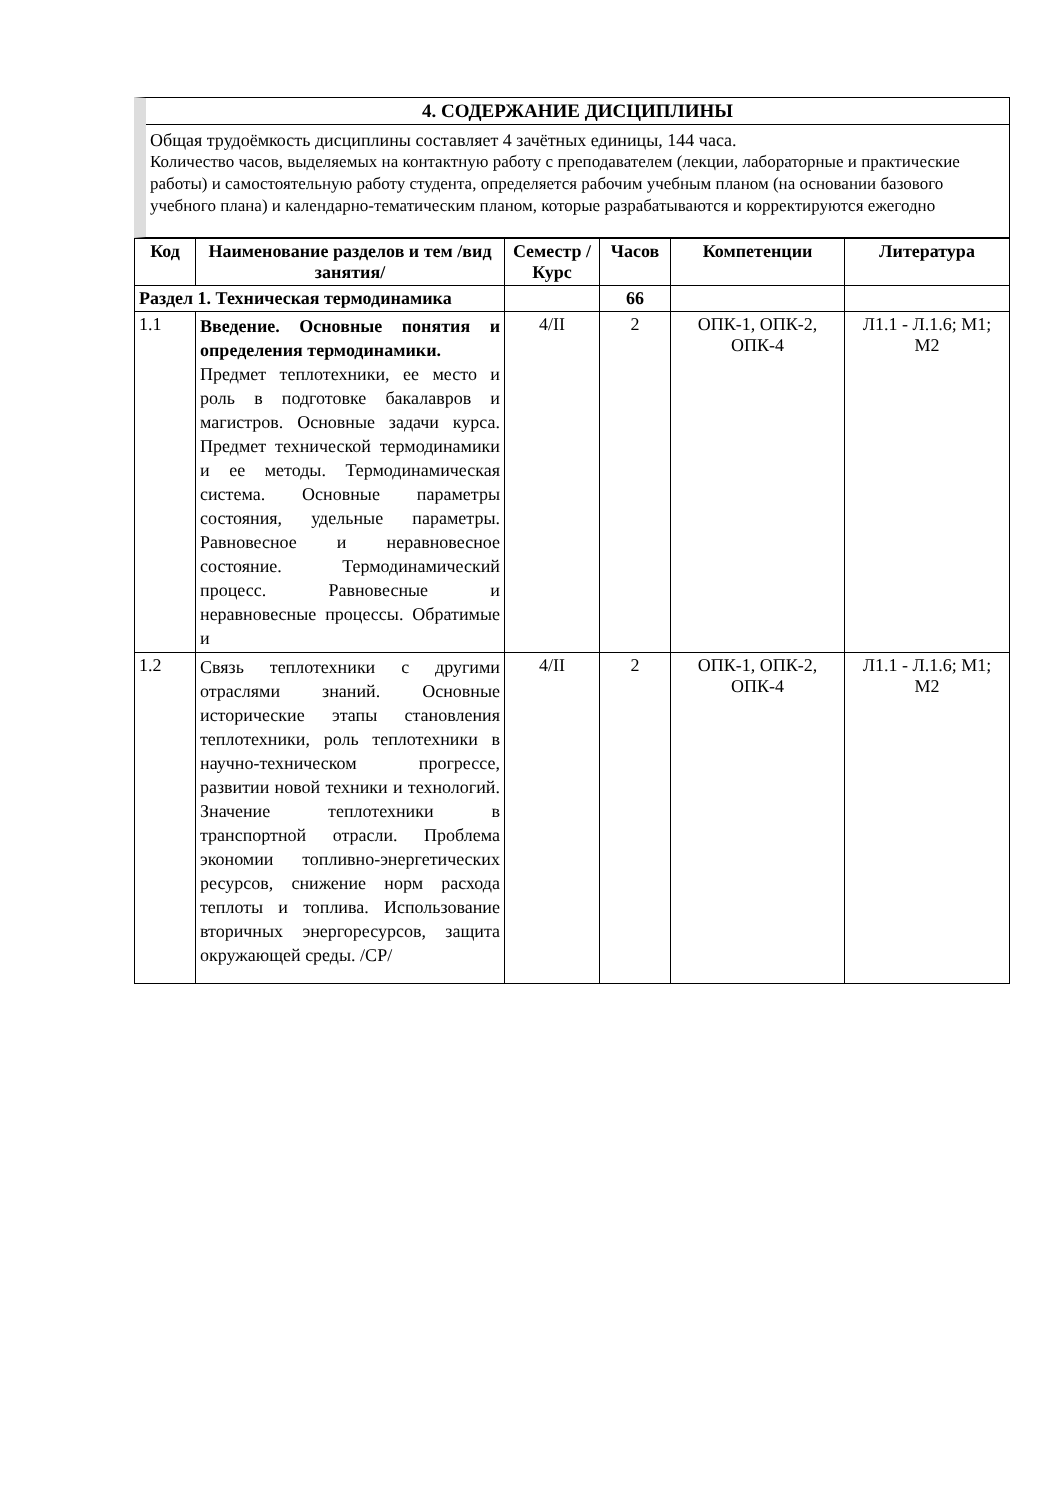4. СОДЕРЖАНИЕ ДИСЦИПЛИНЫ
Общая трудоёмкость дисциплины составляет 4 зачётных единицы, 144 часа.
Количество часов, выделяемых на контактную работу с преподавателем (лекции, лабораторные и практические работы) и самостоятельную работу студента, определяется рабочим учебным планом (на основании базового учебного плана) и календарно-тематическим планом, которые разрабатываются и корректируются ежегодно
| Код | Наименование разделов и тем /вид занятия/ | Семестр / Курс | Часов | Компетенции | Литература |
| --- | --- | --- | --- | --- | --- |
| Раздел 1. Техническая термодинамика | | | 66 | | |
| 1.1 | Введение. Основные понятия и определения термодинамики. Предмет теплотехники, ее место и роль в подготовке бакалавров и магистров. Основные задачи курса. Предмет технической термодинамики и ее методы. Термодинамическая система. Основные параметры состояния, удельные параметры. Равновесное и неравновесное состояние. Термодинамический процесс. Равновесные и неравновесные процессы. Обратимые и | 4/II | 2 | ОПК-1, ОПК-2, ОПК-4 | Л1.1 - Л.1.6; М1; М2 |
| 1.2 | Связь теплотехники с другими отраслями знаний. Основные исторические этапы становления теплотехники, роль теплотехники в научно-техническом прогрессе, развитии новой техники и технологий. Значение теплотехники в транспортной отрасли. Проблема экономии топливно-энергетических ресурсов, снижение норм расхода теплоты и топлива. Использование вторичных энергоресурсов, защита окружающей среды. /СР/ | 4/II | 2 | ОПК-1, ОПК-2, ОПК-4 | Л1.1 - Л.1.6; М1; М2 |